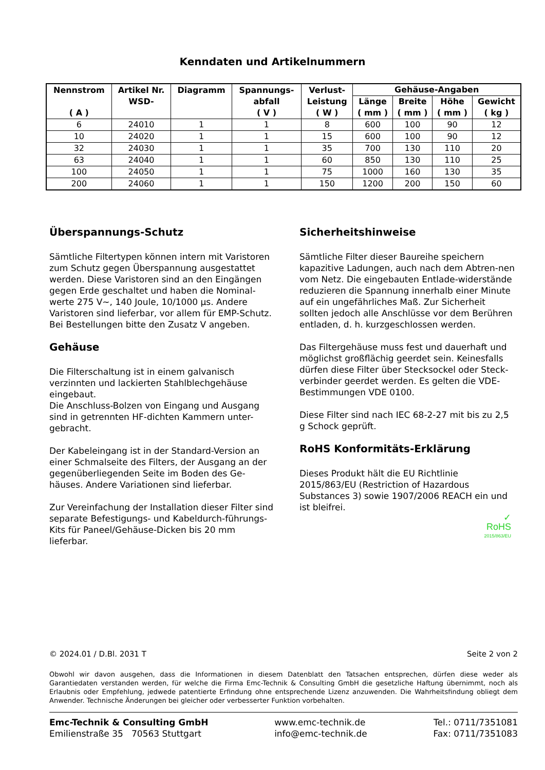Kenndaten und Artikelnummern
| Nennstrom ( A ) | Artikel Nr. WSD- | Diagramm | Spannungs- abfall ( V ) | Verlust- Leistung ( W ) | Gehäuse-Angaben | | | |
| --- | --- | --- | --- | --- | --- | --- | --- | --- |
| | | | | | Länge ( mm ) | Breite ( mm ) | Höhe ( mm ) | Gewicht ( kg ) |
| 6 | 24010 | 1 | 1 | 8 | 600 | 100 | 90 | 12 |
| 10 | 24020 | 1 | 1 | 15 | 600 | 100 | 90 | 12 |
| 32 | 24030 | 1 | 1 | 35 | 700 | 130 | 110 | 20 |
| 63 | 24040 | 1 | 1 | 60 | 850 | 130 | 110 | 25 |
| 100 | 24050 | 1 | 1 | 75 | 1000 | 160 | 130 | 35 |
| 200 | 24060 | 1 | 1 | 150 | 1200 | 200 | 150 | 60 |
Überspannungs-Schutz
Sämtliche Filtertypen können intern mit Varistoren zum Schutz gegen Überspannung ausgestattet werden. Diese Varistoren sind an den Eingängen gegen Erde geschaltet und haben die Nominal-werte 275 V~, 140 Joule, 10/1000 µs. Andere Varistoren sind lieferbar, vor allem für EMP-Schutz. Bei Bestellungen bitte den Zusatz V angeben.
Gehäuse
Die Filterschaltung ist in einem galvanisch verzinnten und lackierten Stahlblechgehäuse eingebaut.
Die Anschluss-Bolzen von Eingang und Ausgang sind in getrennten HF-dichten Kammern unter-gebracht.
Der Kabeleingang ist in der Standard-Version an einer Schmalseite des Filters, der Ausgang an der gegenüberliegenden Seite im Boden des Ge-häuses. Andere Variationen sind lieferbar.
Zur Vereinfachung der Installation dieser Filter sind separate Befestigungs- und Kabeldurch-führungs-Kits für Paneel/Gehäuse-Dicken bis 20 mm lieferbar.
Sicherheitshinweise
Sämtliche Filter dieser Baureihe speichern kapazitive Ladungen, auch nach dem Abtren-nen vom Netz. Die eingebauten Entlade-widerstände reduzieren die Spannung innerhalb einer Minute auf ein ungefährliches Maß. Zur Sicherheit sollten jedoch alle Anschlüsse vor dem Berühren entladen, d. h. kurzgeschlossen werden.
Das Filtergehäuse muss fest und dauerhaft und möglichst großflächig geerdet sein. Keinesfalls dürfen diese Filter über Stecksockel oder Steck-verbinder geerdet werden. Es gelten die VDE-Bestimmungen VDE 0100.
Diese Filter sind nach IEC 68-2-27 mit bis zu 2,5 g Schock geprüft.
RoHS Konformitäts-Erklärung
Dieses Produkt hält die EU Richtlinie 2015/863/EU (Restriction of Hazardous Substances 3) sowie 1907/2006 REACH ein und ist bleifrei.
✓
RoHS
2015/863/EU
© 2024.01 / D.Bl. 2031 T Seite 2 von 2
Obwohl wir davon ausgehen, dass die Informationen in diesem Datenblatt den Tatsachen entsprechen, dürfen diese weder als Garantiedaten verstanden werden, für welche die Firma Emc-Technik & Consulting GmbH die gesetzliche Haftung übernimmt, noch als Erlaubnis oder Empfehlung, jedwede patentierte Erfindung ohne entsprechende Lizenz anzuwenden. Die Wahrheitsfindung obliegt dem Anwender. Technische Änderungen bei gleicher oder verbesserter Funktion vorbehalten.
Emc-Technik & Consulting GmbH
Emilienstraße 35 70563 Stuttgart
www.emc-technik.de
info@emc-technik.de
Tel.: 0711/7351081
Fax: 0711/7351083